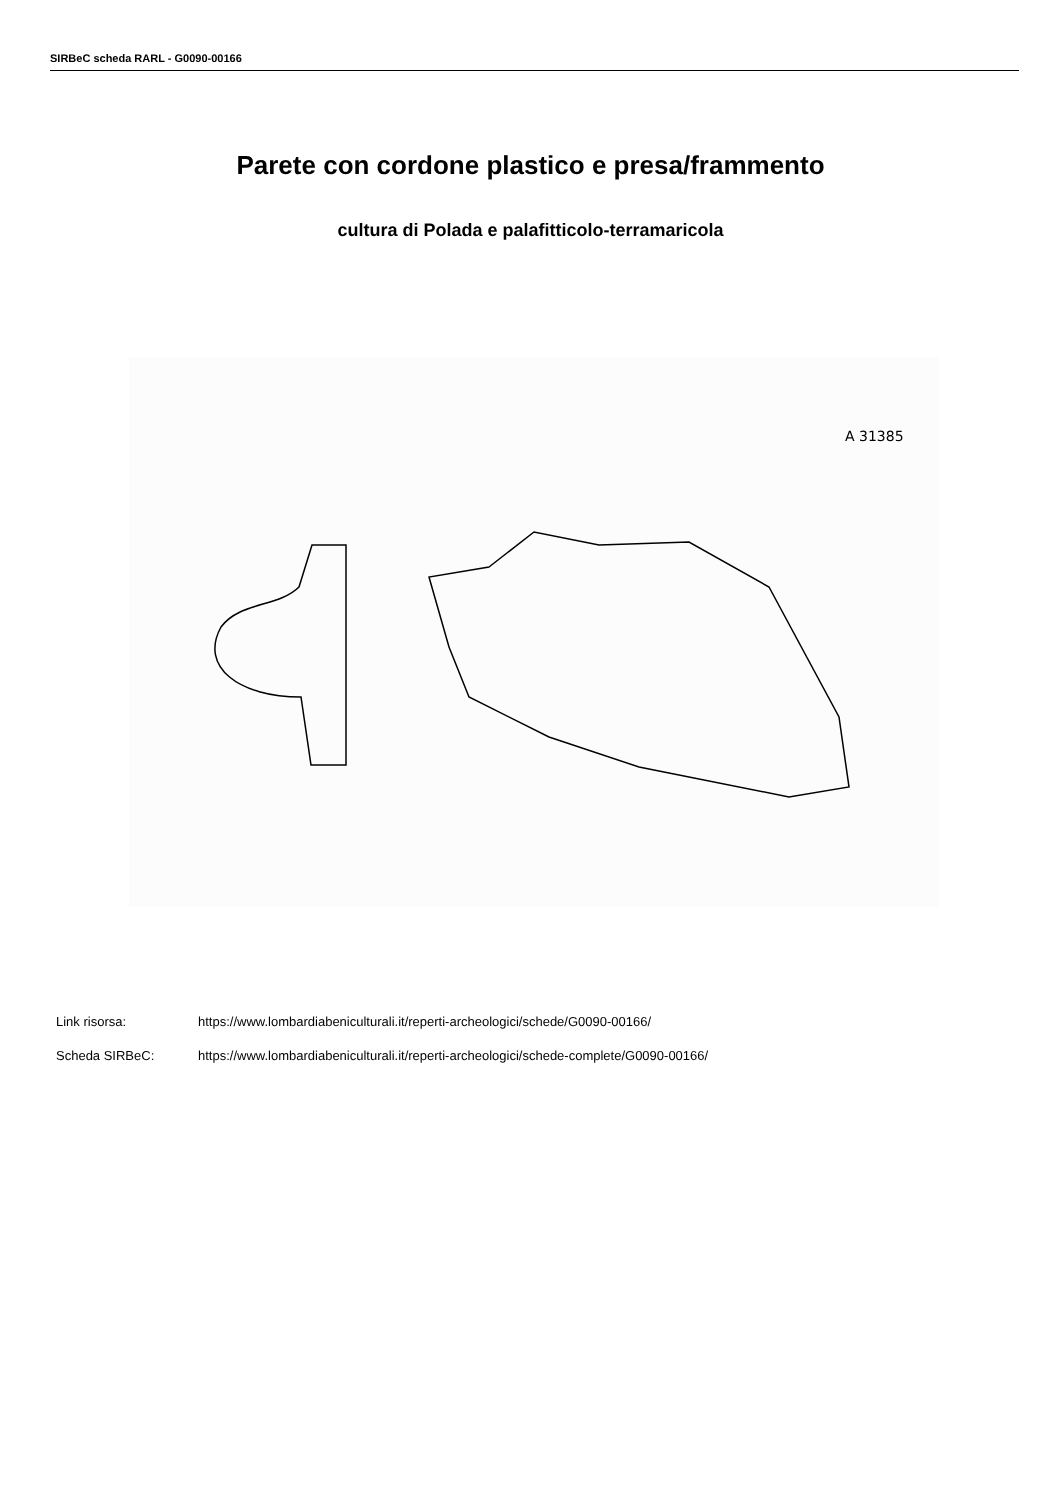SIRBeC scheda RARL - G0090-00166
Parete con cordone plastico e presa/frammento
cultura di Polada e palafitticolo-terramaricola
A 31385
Link risorsa: https://www.lombardiabeniculturali.it/reperti-archeologici/schede/G0090-00166/
Scheda SIRBeC: https://www.lombardiabeniculturali.it/reperti-archeologici/schede-complete/G0090-00166/